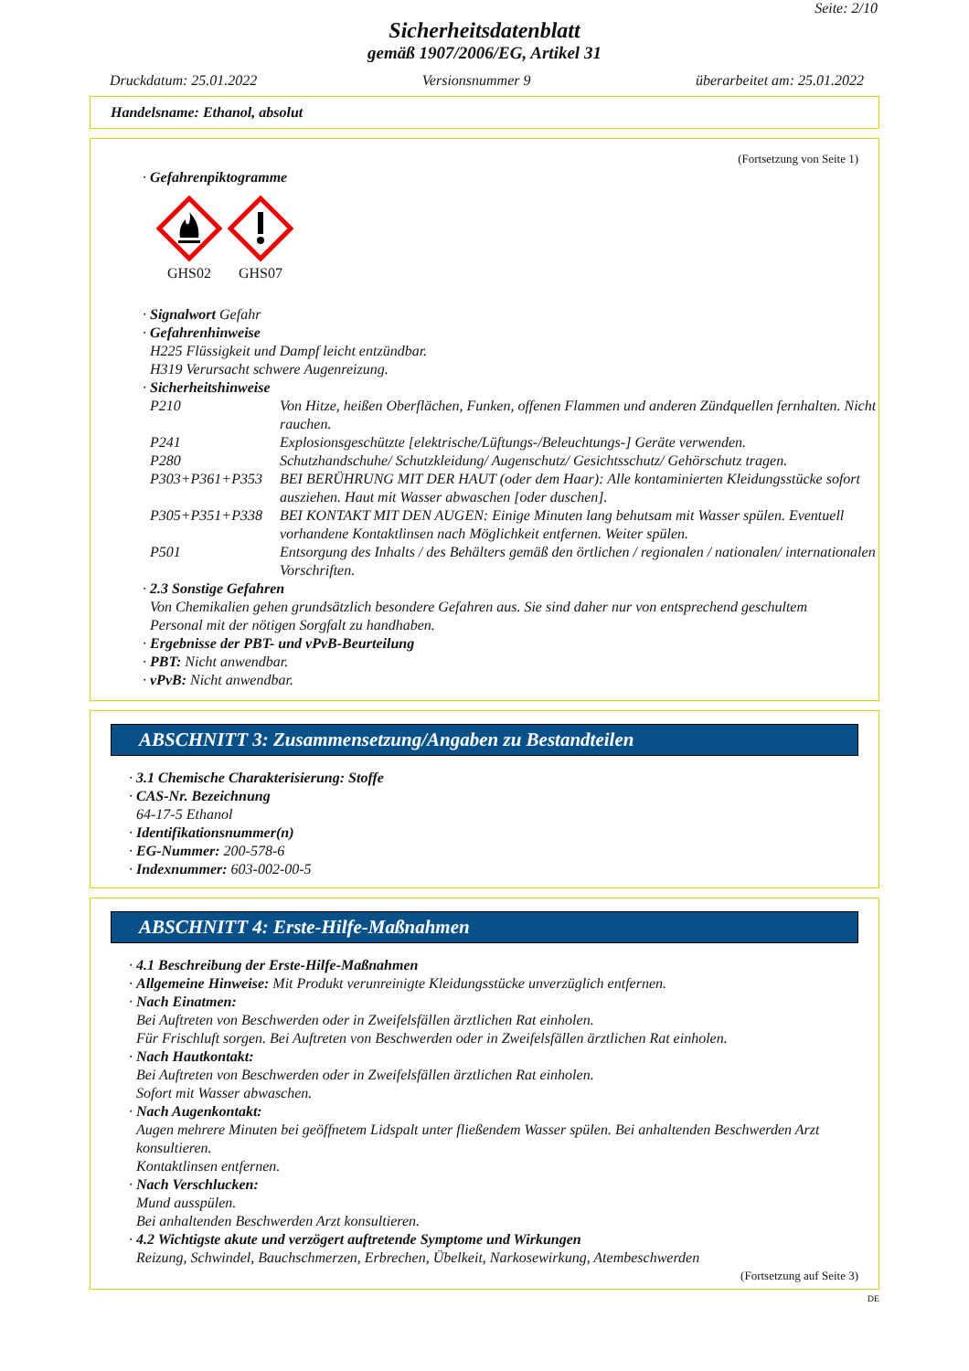Seite: 2/10
Sicherheitsdatenblatt
gemäß 1907/2006/EG, Artikel 31
Druckdatum: 25.01.2022 Versionsnummer 9 überarbeitet am: 25.01.2022
Handelsname: Ethanol, absolut
(Fortsetzung von Seite 1)
· Gefahrenpiktogramme
GHS02
GHS07
· Signalwort Gefahr
· Gefahrenhinweise
H225 Flüssigkeit und Dampf leicht entzündbar.
H319 Verursacht schwere Augenreizung.
· Sicherheitshinweise
| P210 | Von Hitze, heißen Oberflächen, Funken, offenen Flammen und anderen Zündquellen fernhalten. Nicht rauchen. |
| P241 | Explosionsgeschützte [elektrische/Lüftungs-/Beleuchtungs-] Geräte verwenden. |
| P280 | Schutzhandschuhe/ Schutzkleidung/ Augenschutz/ Gesichtsschutz/ Gehörschutz tragen. |
| P303+P361+P353 | BEI BERÜHRUNG MIT DER HAUT (oder dem Haar): Alle kontaminierten Kleidungsstücke sofort ausziehen. Haut mit Wasser abwaschen [oder duschen]. |
| P305+P351+P338 | BEI KONTAKT MIT DEN AUGEN: Einige Minuten lang behutsam mit Wasser spülen. Eventuell vorhandene Kontaktlinsen nach Möglichkeit entfernen. Weiter spülen. |
| P501 | Entsorgung des Inhalts / des Behälters gemäß den örtlichen / regionalen / nationalen/ internationalen Vorschriften. |
· 2.3 Sonstige Gefahren
Von Chemikalien gehen grundsätzlich besondere Gefahren aus. Sie sind daher nur von entsprechend geschultem Personal mit der nötigen Sorgfalt zu handhaben.
· Ergebnisse der PBT- und vPvB-Beurteilung
· PBT: Nicht anwendbar.
· vPvB: Nicht anwendbar.
ABSCHNITT 3: Zusammensetzung/Angaben zu Bestandteilen
· 3.1 Chemische Charakterisierung: Stoffe
· CAS-Nr. Bezeichnung
64-17-5 Ethanol
· Identifikationsnummer(n)
· EG-Nummer: 200-578-6
· Indexnummer: 603-002-00-5
ABSCHNITT 4: Erste-Hilfe-Maßnahmen
· 4.1 Beschreibung der Erste-Hilfe-Maßnahmen
· Allgemeine Hinweise: Mit Produkt verunreinigte Kleidungsstücke unverzüglich entfernen.
· Nach Einatmen:
Bei Auftreten von Beschwerden oder in Zweifelsfällen ärztlichen Rat einholen.
Für Frischluft sorgen. Bei Auftreten von Beschwerden oder in Zweifelsfällen ärztlichen Rat einholen.
· Nach Hautkontakt:
Bei Auftreten von Beschwerden oder in Zweifelsfällen ärztlichen Rat einholen.
Sofort mit Wasser abwaschen.
· Nach Augenkontakt:
Augen mehrere Minuten bei geöffnetem Lidspalt unter fließendem Wasser spülen. Bei anhaltenden Beschwerden Arzt konsultieren.
Kontaktlinsen entfernen.
· Nach Verschlucken:
Mund ausspülen.
Bei anhaltenden Beschwerden Arzt konsultieren.
· 4.2 Wichtigste akute und verzögert auftretende Symptome und Wirkungen
Reizung, Schwindel, Bauchschmerzen, Erbrechen, Übelkeit, Narkosewirkung, Atembeschwerden
(Fortsetzung auf Seite 3)
DE